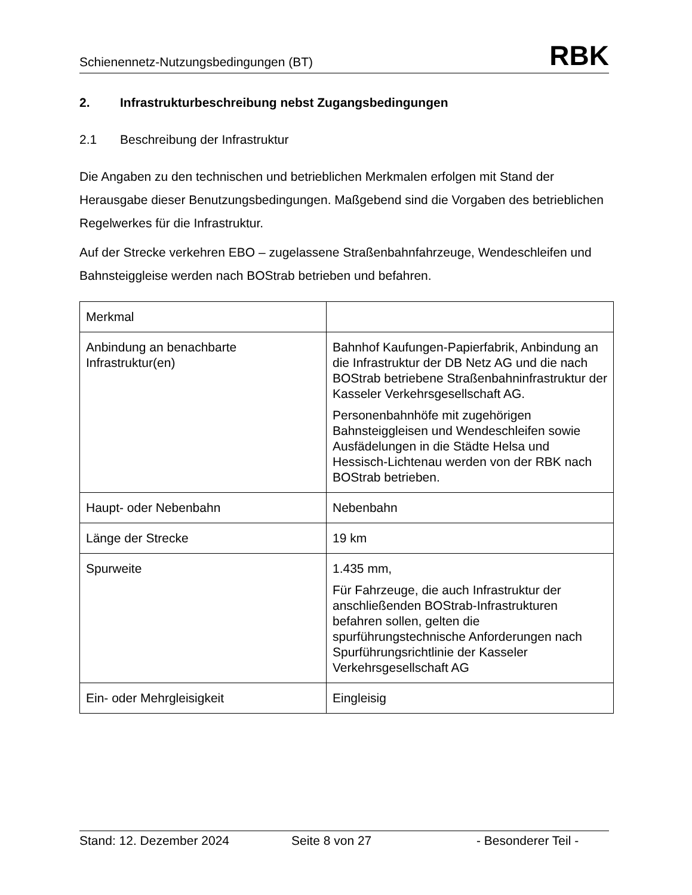Schienennetz-Nutzungsbedingungen (BT) RBK
2. Infrastrukturbeschreibung nebst Zugangsbedingungen
2.1 Beschreibung der Infrastruktur
Die Angaben zu den technischen und betrieblichen Merkmalen erfolgen mit Stand der Herausgabe dieser Benutzungsbedingungen. Maßgebend sind die Vorgaben des betrieblichen Regelwerkes für die Infrastruktur.
Auf der Strecke verkehren EBO – zugelassene Straßenbahnfahrzeuge, Wendeschleifen und Bahnsteiggleise werden nach BOStrab betrieben und befahren.
| Merkmal | |
| Anbindung an benachbarte Infrastruktur(en) | Bahnhof Kaufungen-Papierfabrik, Anbindung an die Infrastruktur der DB Netz AG und die nach BOStrab betriebene Straßenbahninfrastruktur der Kasseler Verkehrsgesellschaft AG. Personenbahnhöfe mit zugehörigen Bahnsteiggleisen und Wendeschleifen sowie Ausfädelungen in die Städte Helsa und Hessisch-Lichtenau werden von der RBK nach BOStrab betrieben. |
| Haupt- oder Nebenbahn | Nebenbahn |
| Länge der Strecke | 19 km |
| Spurweite | 1.435 mm, Für Fahrzeuge, die auch Infrastruktur der anschließenden BOStrab-Infrastrukturen befahren sollen, gelten die spurführungstechnische Anforderungen nach Spurführungsrichtlinie der Kasseler Verkehrsgesellschaft AG |
| Ein- oder Mehrgleisigkeit | Eingleisig |
Stand: 12. Dezember 2024 Seite 8 von 27 - Besonderer Teil -